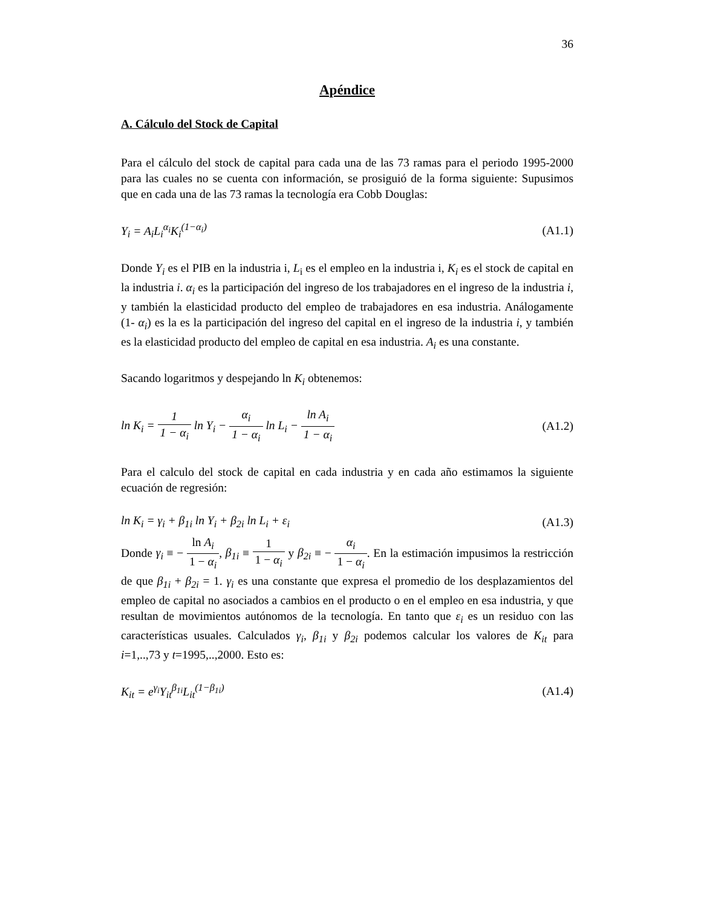36
Apéndice
A. Cálculo del Stock de Capital
Para el cálculo del stock de capital para cada una de las 73 ramas para el periodo 1995-2000 para las cuales no se cuenta con información, se prosiguió de la forma siguiente: Supusimos que en cada una de las 73 ramas la tecnología era Cobb Douglas:
Y<sub>i</sub> = A<sub>i</sub>L<sub>i</sub><sup>α<sub>i</sub></sup>K<sub>i</sub><sup>(1−α<sub>i</sub>)</sup> (A1.1)
Donde Y<sub>i</sub> es el PIB en la industria i, L<sub>i</sub> es el empleo en la industria i, K<sub>i</sub> es el stock de capital en la industria i. α<sub>i</sub> es la participación del ingreso de los trabajadores en el ingreso de la industria i, y también la elasticidad producto del empleo de trabajadores en esa industria. Análogamente (1- α<sub>i</sub>) es la es la participación del ingreso del capital en el ingreso de la industria i, y también es la elasticidad producto del empleo de capital en esa industria. A<sub>i</sub> es una constante.
Sacando logaritmos y despejando ln K<sub>i</sub> obtenemos:
ln K<sub>i</sub> = 1 1 − α<sub>i</sub> ln Y<sub>i</sub> − α<sub>i</sub> 1 − α<sub>i</sub> ln L<sub>i</sub> − ln A<sub>i</sub> 1 − α<sub>i</sub> (A1.2)
Para el calculo del stock de capital en cada industria y en cada año estimamos la siguiente ecuación de regresión:
ln K<sub>i</sub> = γ<sub>i</sub> + β<sub>1i</sub> ln Y<sub>i</sub> + β<sub>2i</sub> ln L<sub>i</sub> + ε<sub>i</sub> (A1.3)
Donde γ<sub>i</sub> ≡ − ln A<sub>i</sub> 1 − α<sub>i</sub>, β<sub>1i</sub> ≡ 1 1 − α<sub>i</sub> y β<sub>2i</sub> ≡ − α<sub>i</sub> 1 − α<sub>i</sub>. En la estimación impusimos la restricción de que β<sub>1i</sub> + β<sub>2i</sub> = 1. γ<sub>i</sub> es una constante que expresa el promedio de los desplazamientos del empleo de capital no asociados a cambios en el producto o en el empleo en esa industria, y que resultan de movimientos autónomos de la tecnología. En tanto que ε<sub>i</sub> es un residuo con las características usuales. Calculados γ<sub>i</sub>, β<sub>1i</sub> y β<sub>2i</sub> podemos calcular los valores de K<sub>it</sub> para i=1,..,73 y t=1995,..,2000. Esto es:
K<sub>it</sub> = e<sup>γ<sub>i</sub></sup>Y<sub>it</sub><sup>β<sub>1i</sub></sup>L<sub>it</sub><sup>(1−β<sub>1i</sub>)</sup> (A1.4)